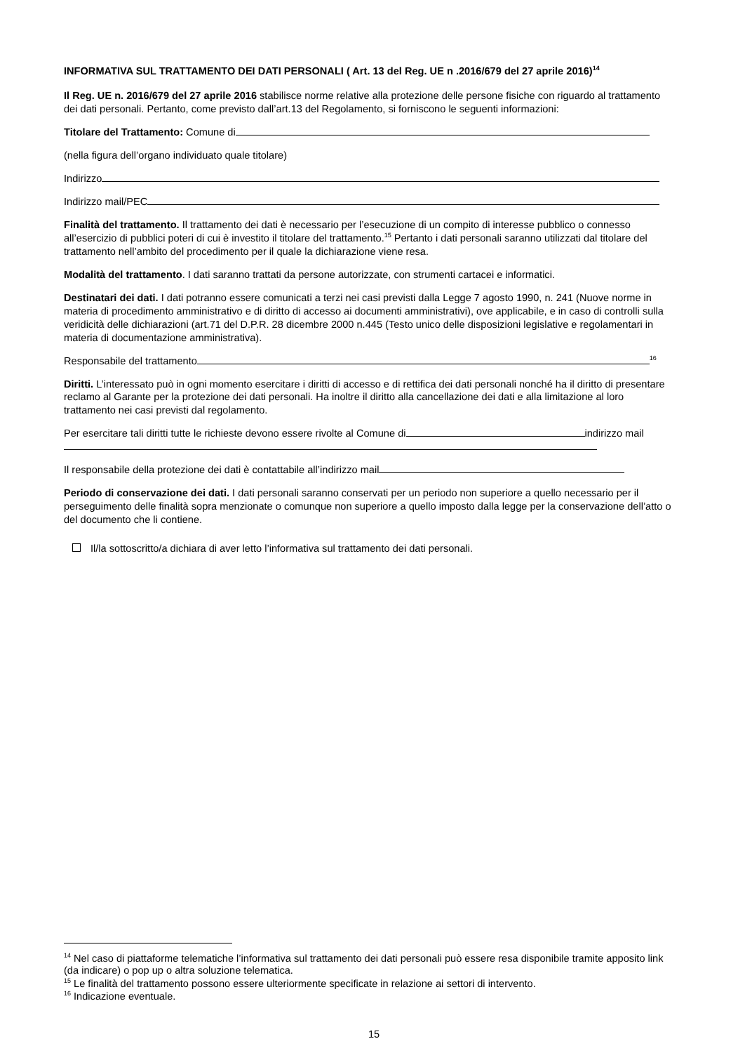INFORMATIVA SUL TRATTAMENTO DEI DATI PERSONALI ( Art. 13 del Reg. UE n .2016/679 del 27 aprile 2016)<sup>14</sup>
Il Reg. UE n. 2016/679 del 27 aprile 2016 stabilisce norme relative alla protezione delle persone fisiche con riguardo al trattamento dei dati personali. Pertanto, come previsto dall’art.13 del Regolamento, si forniscono le seguenti informazioni:
Titolare del Trattamento: Comune di
(nella figura dell’organo individuato quale titolare)
Indirizzo
Indirizzo mail/PEC
Finalità del trattamento. Il trattamento dei dati è necessario per l’esecuzione di un compito di interesse pubblico o connesso all’esercizio di pubblici poteri di cui è investito il titolare del trattamento.<sup>15</sup> Pertanto i dati personali saranno utilizzati dal titolare del trattamento nell’ambito del procedimento per il quale la dichiarazione viene resa.
Modalità del trattamento. I dati saranno trattati da persone autorizzate, con strumenti cartacei e informatici.
Destinatari dei dati. I dati potranno essere comunicati a terzi nei casi previsti dalla Legge 7 agosto 1990, n. 241 (Nuove norme in materia di procedimento amministrativo e di diritto di accesso ai documenti amministrativi), ove applicabile, e in caso di controlli sulla veridicità delle dichiarazioni (art.71 del D.P.R. 28 dicembre 2000 n.445 (Testo unico delle disposizioni legislative e regolamentari in materia di documentazione amministrativa).
Responsabile del trattamento<sup>16</sup>
Diritti. L’interessato può in ogni momento esercitare i diritti di accesso e di rettifica dei dati personali nonché ha il diritto di presentare reclamo al Garante per la protezione dei dati personali. Ha inoltre il diritto alla cancellazione dei dati e alla limitazione al loro trattamento nei casi previsti dal regolamento.
Per esercitare tali diritti tutte le richieste devono essere rivolte al Comune di indirizzo mail
Il responsabile della protezione dei dati è contattabile all’indirizzo mail
Periodo di conservazione dei dati. I dati personali saranno conservati per un periodo non superiore a quello necessario per il perseguimento delle finalità sopra menzionate o comunque non superiore a quello imposto dalla legge per la conservazione dell’atto o del documento che li contiene.
Il/la sottoscritto/a dichiara di aver letto l’informativa sul trattamento dei dati personali.
<sup>14</sup> Nel caso di piattaforme telematiche l’informativa sul trattamento dei dati personali può essere resa disponibile tramite apposito link (da indicare) o pop up o altra soluzione telematica.
<sup>15</sup> Le finalità del trattamento possono essere ulteriormente specificate in relazione ai settori di intervento.
<sup>16</sup> Indicazione eventuale.
15